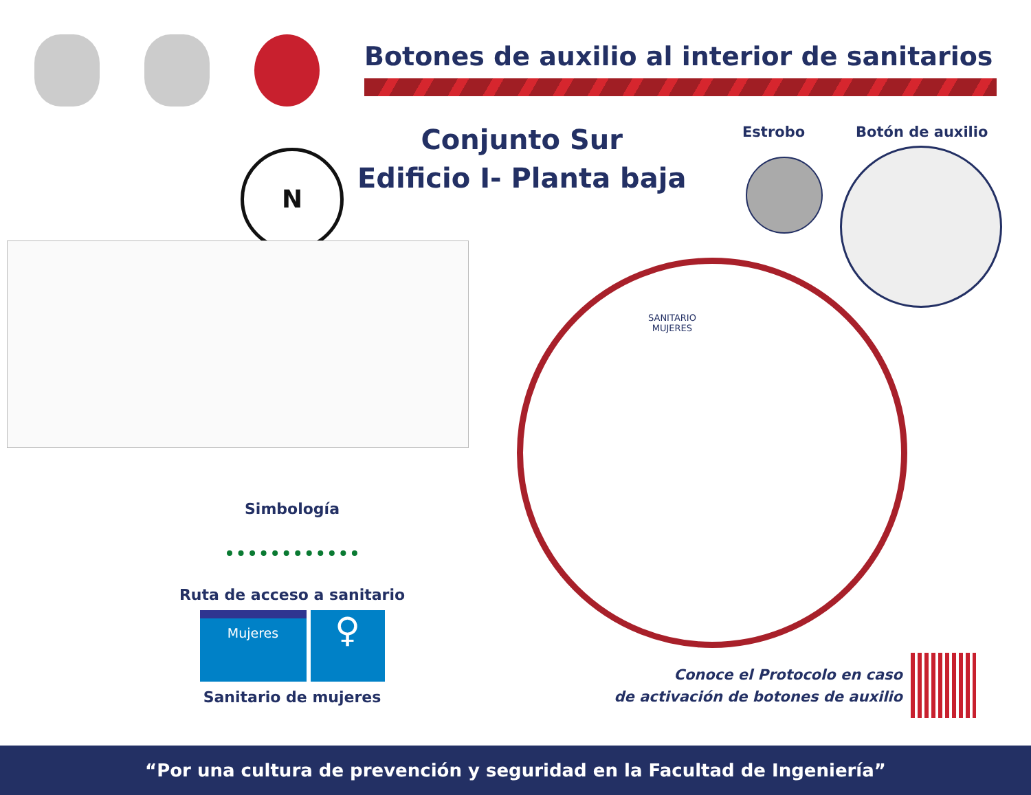Botones de auxilio al interior de sanitarios
N
Conjunto Sur
Edificio I- Planta baja
Estrobo Botón de auxilio
SANITARIO
MUJERES
Simbología
Ruta de acceso a sanitario
Mujeres
♀
Sanitario de mujeres
Conoce el Protocolo en caso
de activación de botones de auxilio
“Por una cultura de prevención y seguridad en la Facultad de Ingeniería”